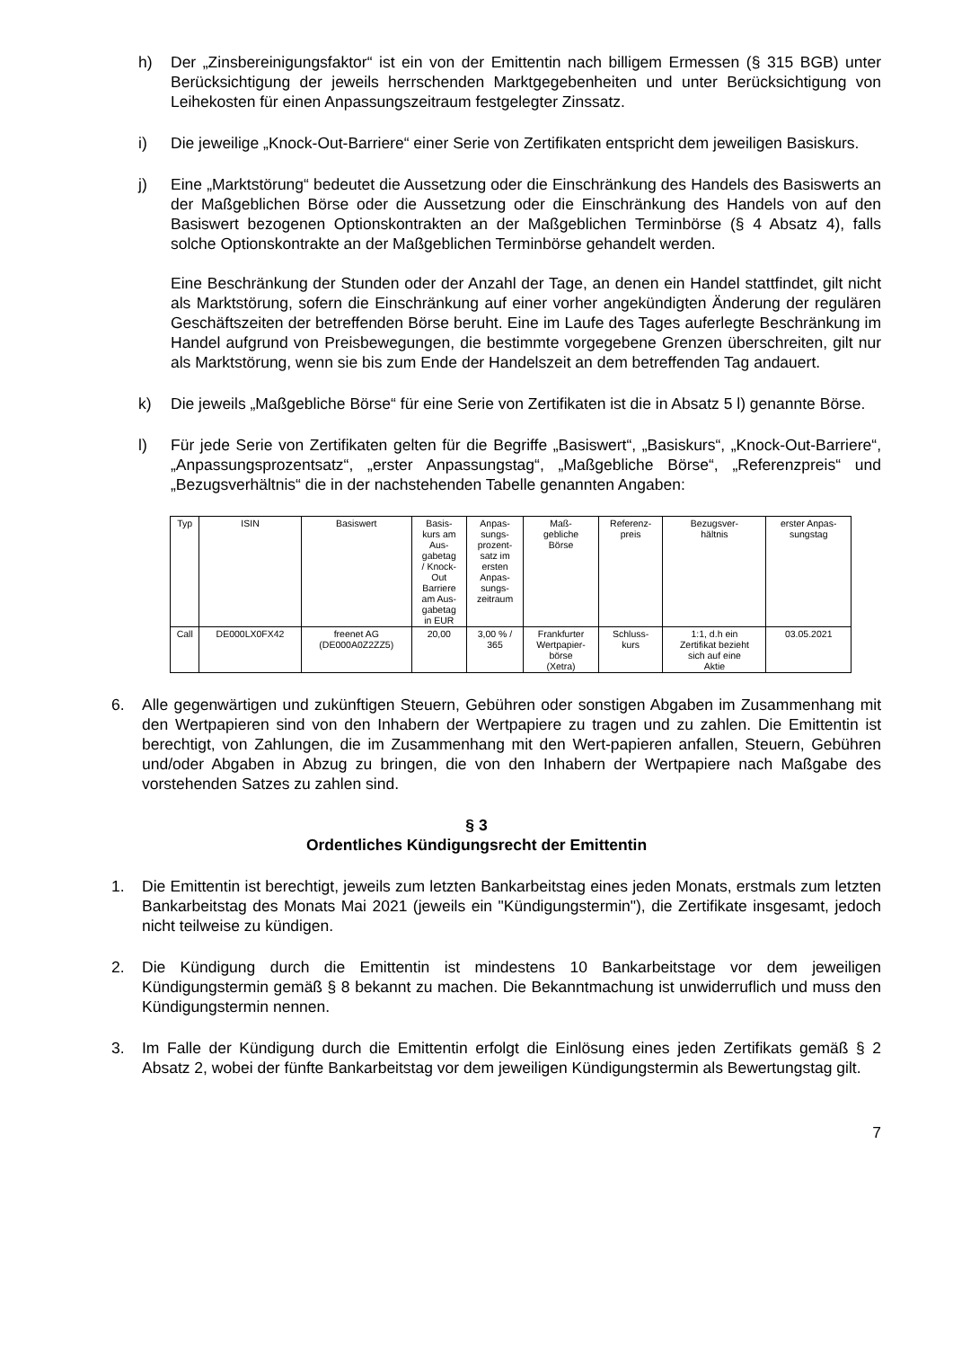h) Der „Zinsbereinigungsfaktor“ ist ein von der Emittentin nach billigem Ermessen (§ 315 BGB) unter Berücksichtigung der jeweils herrschenden Marktgegebenheiten und unter Berücksichtigung von Leihekosten für einen Anpassungszeitraum festgelegter Zinssatz.
i) Die jeweilige „Knock-Out-Barriere“ einer Serie von Zertifikaten entspricht dem jeweiligen Basiskurs.
j) Eine „Marktstörung“ bedeutet die Aussetzung oder die Einschränkung des Handels des Basiswerts an der Maßgeblichen Börse oder die Aussetzung oder die Einschränkung des Handels von auf den Basiswert bezogenen Optionskontrakten an der Maßgeblichen Terminbörse (§ 4 Absatz 4), falls solche Optionskontrakte an der Maßgeblichen Terminbörse gehandelt werden.
Eine Beschränkung der Stunden oder der Anzahl der Tage, an denen ein Handel stattfindet, gilt nicht als Marktstörung, sofern die Einschränkung auf einer vorher angekündigten Änderung der regulären Geschäftszeiten der betreffenden Börse beruht. Eine im Laufe des Tages auferlegte Beschränkung im Handel aufgrund von Preisbewegungen, die bestimmte vorgegebene Grenzen überschreiten, gilt nur als Marktstörung, wenn sie bis zum Ende der Handelszeit an dem betreffenden Tag andauert.
k) Die jeweils „Maßgebliche Börse“ für eine Serie von Zertifikaten ist die in Absatz 5 l) genannte Börse.
l) Für jede Serie von Zertifikaten gelten für die Begriffe „Basiswert“, „Basiskurs“, „Knock-Out-Barriere“, „Anpassungsprozentsatz“, „erster Anpassungstag“, „Maßgebliche Börse“, „Referenzpreis“ und „Bezugsverhältnis“ die in der nachstehenden Tabelle genannten Angaben:
| Typ | ISIN | Basiswert | Basis- kurs am Aus- gabetag / Knock- Out Barriere am Aus- gabetag in EUR | Anpas- sungs- prozent- satz im ersten Anpas- sungs- zeitraum | Maß- gebliche Börse | Referenz- preis | Bezugsver- hältnis | erster Anpas- sungstag |
| Call | DE000LX0FX42 | freenet AG (DE000A0Z2ZZ5) | 20,00 | 3,00 % / 365 | Frankfurter Wertpapier- börse (Xetra) | Schluss- kurs | 1:1, d.h ein Zertifikat bezieht sich auf eine Aktie | 03.05.2021 |
6. Alle gegenwärtigen und zukünftigen Steuern, Gebühren oder sonstigen Abgaben im Zusammenhang mit den Wertpapieren sind von den Inhabern der Wertpapiere zu tragen und zu zahlen. Die Emittentin ist berechtigt, von Zahlungen, die im Zusammenhang mit den Wert-papieren anfallen, Steuern, Gebühren und/oder Abgaben in Abzug zu bringen, die von den Inhabern der Wertpapiere nach Maßgabe des vorstehenden Satzes zu zahlen sind.
§ 3
Ordentliches Kündigungsrecht der Emittentin
1. Die Emittentin ist berechtigt, jeweils zum letzten Bankarbeitstag eines jeden Monats, erstmals zum letzten Bankarbeitstag des Monats Mai 2021 (jeweils ein "Kündigungstermin"), die Zertifikate insgesamt, jedoch nicht teilweise zu kündigen.
2. Die Kündigung durch die Emittentin ist mindestens 10 Bankarbeitstage vor dem jeweiligen Kündigungstermin gemäß § 8 bekannt zu machen. Die Bekanntmachung ist unwiderruflich und muss den Kündigungstermin nennen.
3. Im Falle der Kündigung durch die Emittentin erfolgt die Einlösung eines jeden Zertifikats gemäß § 2 Absatz 2, wobei der fünfte Bankarbeitstag vor dem jeweiligen Kündigungstermin als Bewertungstag gilt.
7